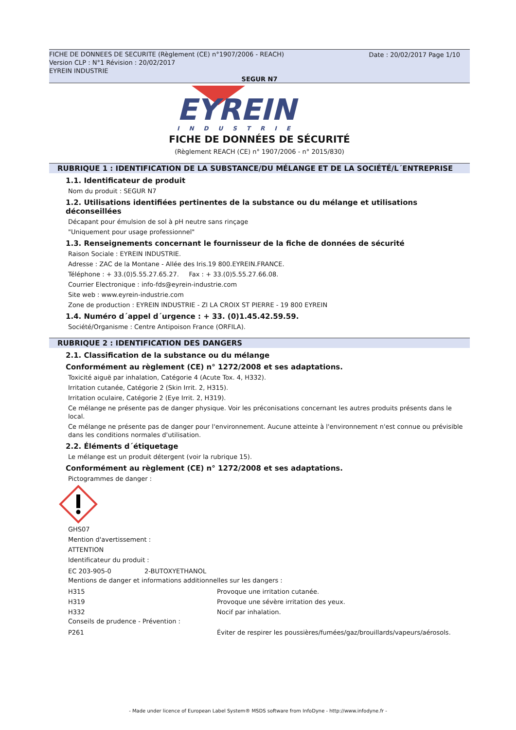FICHE DE DONNEES DE SECURITE (Règlement (CE) n°1907/2006 - REACH)
Date : 20/02/2017 Page 1/10
Version CLP : N°1 Révision : 20/02/2017
EYREIN INDUSTRIE
SEGUR N7
EYREIN
INDUSTRIE
FICHE DE DONNÉES DE SÉCURITÉ
(Règlement REACH (CE) n° 1907/2006 - n° 2015/830)
RUBRIQUE 1 : IDENTIFICATION DE LA SUBSTANCE/DU MÉLANGE ET DE LA SOCIÉTÉ/L´ENTREPRISE
1.1. Identificateur de produit
Nom du produit : SEGUR N7
1.2. Utilisations identifiées pertinentes de la substance ou du mélange et utilisations déconseillées
Décapant pour émulsion de sol à pH neutre sans rinçage
"Uniquement pour usage professionnel"
1.3. Renseignements concernant le fournisseur de la fiche de données de sécurité
Raison Sociale : EYREIN INDUSTRIE.
Adresse : ZAC de la Montane - Allée des Iris.19 800.EYREIN.FRANCE.
Téléphone : + 33.(0)5.55.27.65.27. Fax : + 33.(0)5.55.27.66.08.
Courrier Electronique : info-fds@eyrein-industrie.com
Site web : www.eyrein-industrie.com
Zone de production : EYREIN INDUSTRIE - ZI LA CROIX ST PIERRE - 19 800 EYREIN
1.4. Numéro d´appel d´urgence : + 33. (0)1.45.42.59.59.
Société/Organisme : Centre Antipoison France (ORFILA).
RUBRIQUE 2 : IDENTIFICATION DES DANGERS
2.1. Classification de la substance ou du mélange
Conformément au règlement (CE) n° 1272/2008 et ses adaptations.
Toxicité aiguë par inhalation, Catégorie 4 (Acute Tox. 4, H332).
Irritation cutanée, Catégorie 2 (Skin Irrit. 2, H315).
Irritation oculaire, Catégorie 2 (Eye Irrit. 2, H319).
Ce mélange ne présente pas de danger physique. Voir les préconisations concernant les autres produits présents dans le local.
Ce mélange ne présente pas de danger pour l'environnement. Aucune atteinte à l'environnement n'est connue ou prévisible dans les conditions normales d'utilisation.
2.2. Éléments d´étiquetage
Le mélange est un produit détergent (voir la rubrique 15).
Conformément au règlement (CE) n° 1272/2008 et ses adaptations.
Pictogrammes de danger :
GHS07
Mention d'avertissement :
ATTENTION
Identificateur du produit :
EC 203-905-0 2-BUTOXYETHANOL
Mentions de danger et informations additionnelles sur les dangers :
H315 Provoque une irritation cutanée.
H319 Provoque une sévère irritation des yeux.
H332 Nocif par inhalation.
Conseils de prudence - Prévention :
P261 Éviter de respirer les poussières/fumées/gaz/brouillards/vapeurs/aérosols.
- Made under licence of European Label System® MSDS software from InfoDyne - http://www.infodyne.fr -